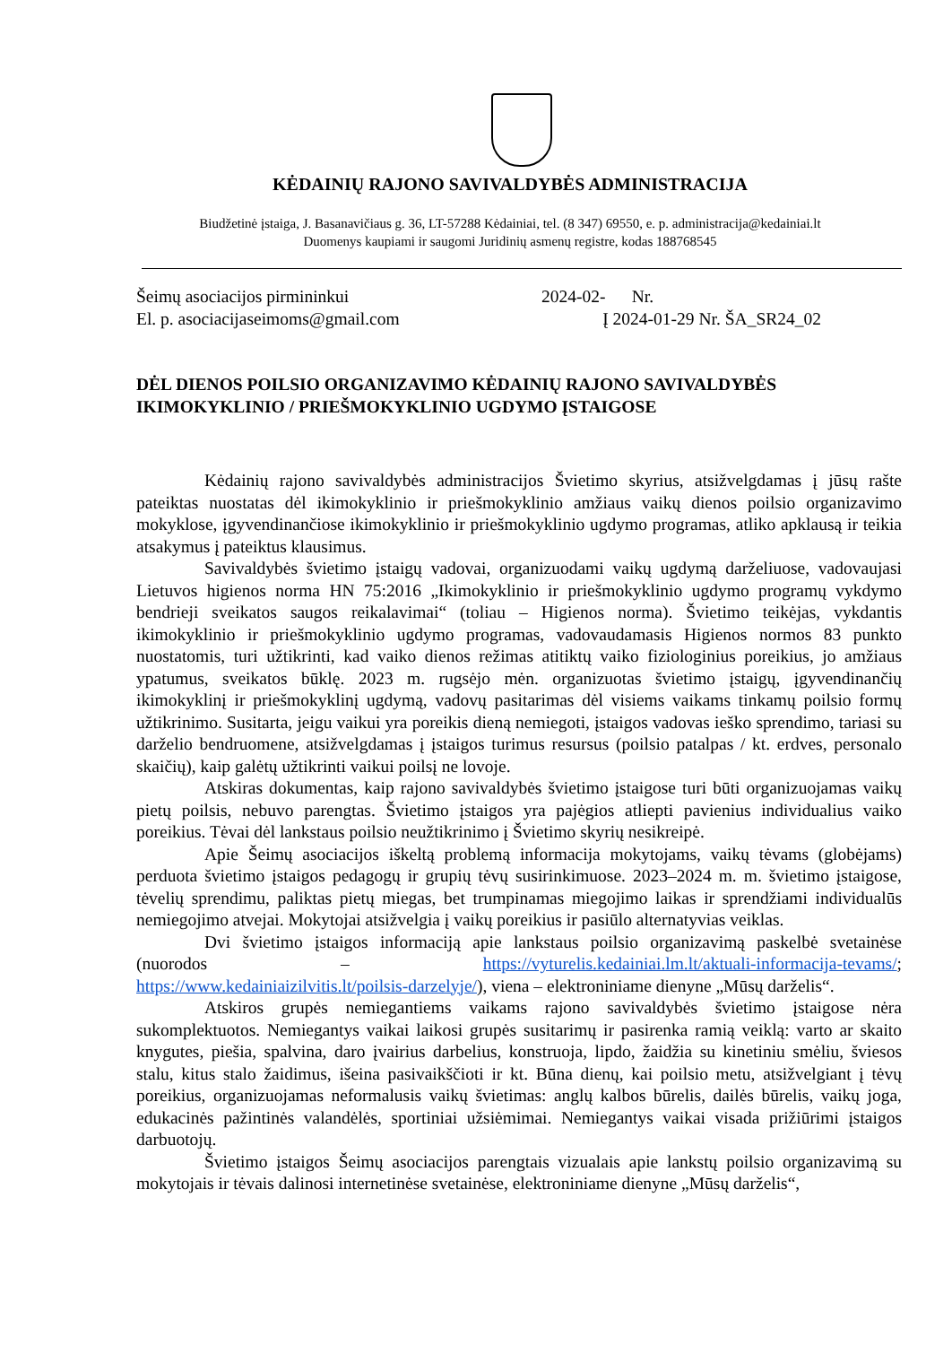KĖDAINIŲ RAJONO SAVIVALDYBĖS ADMINISTRACIJA
Biudžetinė įstaiga, J. Basanavičiaus g. 36, LT-57288 Kėdainiai, tel. (8 347) 69550, e. p. administracija@kedainiai.lt
Duomenys kaupiami ir saugomi Juridinių asmenų registre, kodas 188768545
Šeimų asociacijos pirmininkui
El. p. asociacijaseimoms@gmail.com
2024-02- Nr.
Į 2024-01-29 Nr. ŠA_SR24_02
DĖL DIENOS POILSIO ORGANIZAVIMO KĖDAINIŲ RAJONO SAVIVALDYBĖS IKIMOKYKLINIO / PRIEŠMOKYKLINIO UGDYMO ĮSTAIGOSE
Kėdainių rajono savivaldybės administracijos Švietimo skyrius, atsižvelgdamas į jūsų rašte pateiktas nuostatas dėl ikimokyklinio ir priešmokyklinio amžiaus vaikų dienos poilsio organizavimo mokyklose, įgyvendinančiose ikimokyklinio ir priešmokyklinio ugdymo programas, atliko apklausą ir teikia atsakymus į pateiktus klausimus.
Savivaldybės švietimo įstaigų vadovai, organizuodami vaikų ugdymą darželiuose, vadovaujasi Lietuvos higienos norma HN 75:2016 „Ikimokyklinio ir priešmokyklinio ugdymo programų vykdymo bendrieji sveikatos saugos reikalavimai“ (toliau – Higienos norma). Švietimo teikėjas, vykdantis ikimokyklinio ir priešmokyklinio ugdymo programas, vadovaudamasis Higienos normos 83 punkto nuostatomis, turi užtikrinti, kad vaiko dienos režimas atitiktų vaiko fiziologinius poreikius, jo amžiaus ypatumus, sveikatos būklę. 2023 m. rugsėjo mėn. organizuotas švietimo įstaigų, įgyvendinančių ikimokyklinį ir priešmokyklinį ugdymą, vadovų pasitarimas dėl visiems vaikams tinkamų poilsio formų užtikrinimo. Susitarta, jeigu vaikui yra poreikis dieną nemiegoti, įstaigos vadovas ieško sprendimo, tariasi su darželio bendruomene, atsižvelgdamas į įstaigos turimus resursus (poilsio patalpas / kt. erdves, personalo skaičių), kaip galėtų užtikrinti vaikui poilsį ne lovoje.
Atskiras dokumentas, kaip rajono savivaldybės švietimo įstaigose turi būti organizuojamas vaikų pietų poilsis, nebuvo parengtas. Švietimo įstaigos yra pajėgios atliepti pavienius individualius vaiko poreikius. Tėvai dėl lankstaus poilsio neužtikrinimo į Švietimo skyrių nesikreipė.
Apie Šeimų asociacijos iškeltą problemą informacija mokytojams, vaikų tėvams (globėjams) perduota švietimo įstaigos pedagogų ir grupių tėvų susirinkimuose. 2023–2024 m. m. švietimo įstaigose, tėvelių sprendimu, paliktas pietų miegas, bet trumpinamas miegojimo laikas ir sprendžiami individualūs nemiegojimo atvejai. Mokytojai atsižvelgia į vaikų poreikius ir pasiūlo alternatyvias veiklas.
Dvi švietimo įstaigos informaciją apie lankstaus poilsio organizavimą paskelbė svetainėse (nuorodos – https://vyturelis.kedainiai.lm.lt/aktuali-informacija-tevams/; https://www.kedainiaizilvitis.lt/poilsis-darzelyje/), viena – elektroniniame dienyne „Mūsų darželis“.
Atskiros grupės nemiegantiems vaikams rajono savivaldybės švietimo įstaigose nėra sukomplektuotos. Nemiegantys vaikai laikosi grupės susitarimų ir pasirenka ramią veiklą: varto ar skaito knygutes, piešia, spalvina, daro įvairius darbelius, konstruoja, lipdo, žaidžia su kinetiniu smėliu, šviesos stalu, kitus stalo žaidimus, išeina pasivaikščioti ir kt. Būna dienų, kai poilsio metu, atsižvelgiant į tėvų poreikius, organizuojamas neformalusis vaikų švietimas: anglų kalbos būrelis, dailės būrelis, vaikų joga, edukacinės pažintinės valandėlės, sportiniai užsiėmimai. Nemiegantys vaikai visada prižiūrimi įstaigos darbuotojų.
Švietimo įstaigos Šeimų asociacijos parengtais vizualais apie lankstų poilsio organizavimą su mokytojais ir tėvais dalinosi internetinėse svetainėse, elektroniniame dienyne „Mūsų darželis“,